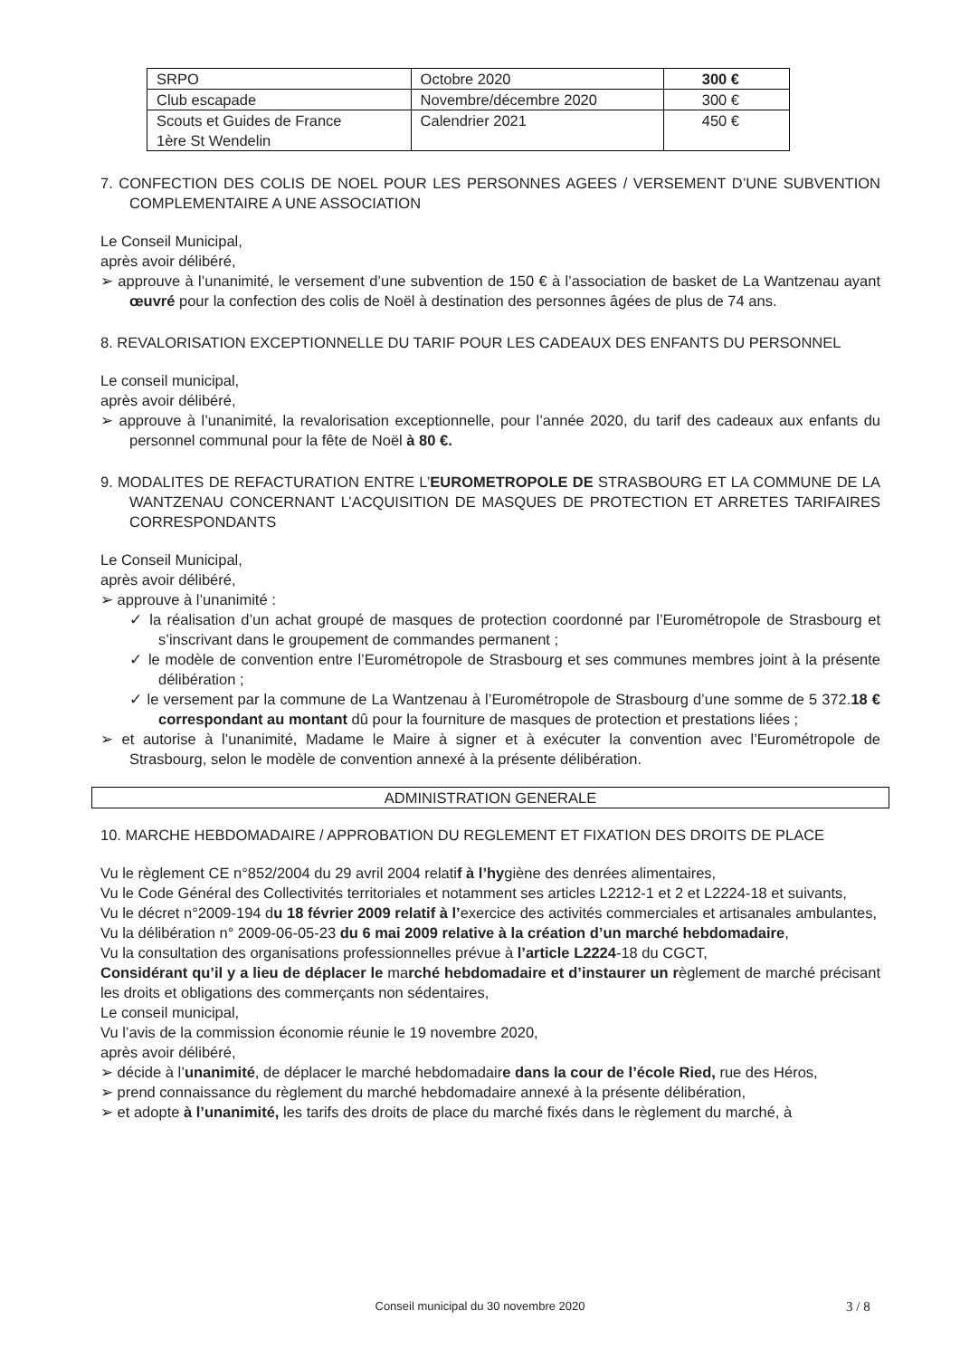| SRPO | Octobre 2020 | 300 € |
| Club escapade | Novembre/décembre 2020 | 300 € |
| Scouts et Guides de France 1ère St Wendelin | Calendrier 2021 | 450 € |
7. CONFECTION DES COLIS DE NOEL POUR LES PERSONNES AGEES / VERSEMENT D’UNE SUBVENTION COMPLEMENTAIRE A UNE ASSOCIATION
Le Conseil Municipal,
après avoir délibéré,
➢ approuve à l’unanimité, le versement d’une subvention de 150 € à l’association de basket de La Wantzenau ayant œuvré pour la confection des colis de Noël à destination des personnes âgées de plus de 74 ans.
8. REVALORISATION EXCEPTIONNELLE DU TARIF POUR LES CADEAUX DES ENFANTS DU PERSONNEL
Le conseil municipal,
après avoir délibéré,
➢ approuve à l’unanimité, la revalorisation exceptionnelle, pour l’année 2020, du tarif des cadeaux aux enfants du personnel communal pour la fête de Noël à 80 €.
9. MODALITES DE REFACTURATION ENTRE L’EUROMETROPOLE DE STRASBOURG ET LA COMMUNE DE LA WANTZENAU CONCERNANT L’ACQUISITION DE MASQUES DE PROTECTION ET ARRETES TARIFAIRES CORRESPONDANTS
Le Conseil Municipal,
après avoir délibéré,
➢ approuve à l’unanimité :
✓ la réalisation d’un achat groupé de masques de protection coordonné par l’Eurométropole de Strasbourg et s’inscrivant dans le groupement de commandes permanent ;
✓ le modèle de convention entre l’Eurométropole de Strasbourg et ses communes membres joint à la présente délibération ;
✓ le versement par la commune de La Wantzenau à l’Eurométropole de Strasbourg d’une somme de 5 372.18 € correspondant au montant dû pour la fourniture de masques de protection et prestations liées ;
➢ et autorise à l’unanimité, Madame le Maire à signer et à exécuter la convention avec l’Eurométropole de Strasbourg, selon le modèle de convention annexé à la présente délibération.
ADMINISTRATION GENERALE
10. MARCHE HEBDOMADAIRE / APPROBATION DU REGLEMENT ET FIXATION DES DROITS DE PLACE
Vu le règlement CE n°852/2004 du 29 avril 2004 relatif à l’hygiène des denrées alimentaires,
Vu le Code Général des Collectivités territoriales et notamment ses articles L2212-1 et 2 et L2224-18 et suivants,
Vu le décret n°2009-194 du 18 février 2009 relatif à l’exercice des activités commerciales et artisanales ambulantes,
Vu la délibération n° 2009-06-05-23 du 6 mai 2009 relative à la création d’un marché hebdomadaire,
Vu la consultation des organisations professionnelles prévue à l’article L2224-18 du CGCT,
Considérant qu’il y a lieu de déplacer le marché hebdomadaire et d’instaurer un règlement de marché précisant les droits et obligations des commerçants non sédentaires,
Le conseil municipal,
Vu l’avis de la commission économie réunie le 19 novembre 2020,
après avoir délibéré,
➢ décide à l’unanimité, de déplacer le marché hebdomadaire dans la cour de l’école Ried, rue des Héros,
➢ prend connaissance du règlement du marché hebdomadaire annexé à la présente délibération,
➢ et adopte à l’unanimité, les tarifs des droits de place du marché fixés dans le règlement du marché, à
Conseil municipal du 30 novembre 2020 3 / 8